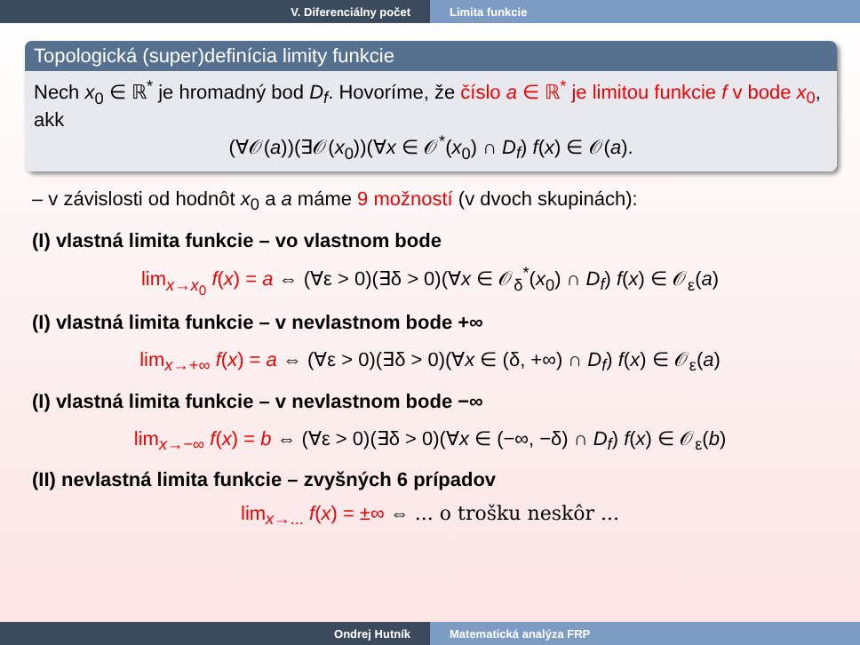V. Diferenciálny počet Limita funkcie
Topologická (super)definícia limity funkcie
Nech x<sub>0</sub> ∈ ℝ<sup>*</sup> je hromadný bod D<sub>f</sub>. Hovoríme, že číslo a ∈ ℝ<sup>*</sup> je limitou funkcie f v bode x<sub>0</sub>, akk
(∀𝒪(a))(∃𝒪(x<sub>0</sub>))(∀x ∈ 𝒪<sup>*</sup>(x<sub>0</sub>) ∩ D<sub>f</sub>) f(x) ∈ 𝒪(a).
– v závislosti od hodnôt x<sub>0</sub> a a máme 9 možností (v dvoch skupinách):
(I) vlastná limita funkcie – vo vlastnom bode
lim<sub>x→x<sub>0</sub></sub> f(x) = a ⇔ (∀ε > 0)(∃δ > 0)(∀x ∈ 𝒪<sub>δ</sub><sup>*</sup>(x<sub>0</sub>) ∩ D<sub>f</sub>) f(x) ∈ 𝒪<sub>ε</sub>(a)
(I) vlastná limita funkcie – v nevlastnom bode +∞
lim<sub>x→+∞</sub> f(x) = a ⇔ (∀ε > 0)(∃δ > 0)(∀x ∈ (δ, +∞) ∩ D<sub>f</sub>) f(x) ∈ 𝒪<sub>ε</sub>(a)
(I) vlastná limita funkcie – v nevlastnom bode −∞
lim<sub>x→−∞</sub> f(x) = b ⇔ (∀ε > 0)(∃δ > 0)(∀x ∈ (−∞, −δ) ∩ D<sub>f</sub>) f(x) ∈ 𝒪<sub>ε</sub>(b)
(II) nevlastná limita funkcie – zvyšných 6 prípadov
lim<sub>x→...</sub> f(x) = ±∞ ⇔ ... o trošku neskôr ...
Ondrej Hutník Matematická analýza FRP